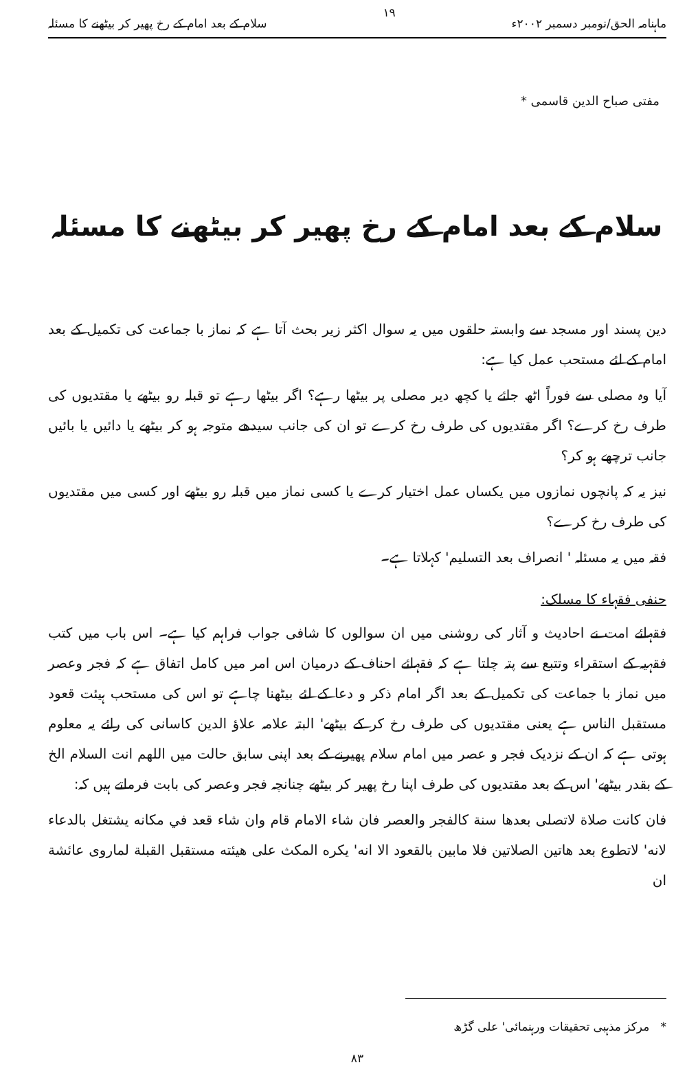ماہنامہ الحق/نومبر دسمبر ۲۰۰۲ء ۱۹ سلام کے بعد امام کے رخ پھیر کر بیٹھنے کا مسئلہ
مفتی صباح الدین قاسمی *
سلام کے بعد امام کے رخ پھیر کر بیٹھنے کا مسئلہ
دین پسند اور مسجد سے وابستہ حلقوں میں یہ سوال اکثر زیر بحث آتا ہے کہ نماز با جماعت کی تکمیل کے بعد امام کے لئے مستحب عمل کیا ہے:
آیا وہ مصلی سے فوراً اٹھ جائے یا کچھ دیر مصلی پر بیٹھا رہے؟ اگر بیٹھا رہے تو قبلہ رو بیٹھے یا مقتدیوں کی طرف رخ کرے؟ اگر مقتدیوں کی طرف رخ کرے تو ان کی جانب سیدھے متوجہ ہو کر بیٹھے یا دائیں یا بائیں جانب ترچھے ہو کر؟
نیز یہ کہ پانچوں نمازوں میں یکساں عمل اختیار کرے یا کسی نماز میں قبلہ رو بیٹھے اور کسی میں مقتدیوں کی طرف رخ کرے؟
فقہ میں یہ مسئلہ ' انصراف بعد التسلیم' کہلاتا ہے۔
حنفی فقہاء کا مسلک:
فقہائے امت نے احادیث و آثار کی روشنی میں ان سوالوں کا شافی جواب فراہم کیا ہے۔ اس باب میں کتب فقہیہ کے استقراء وتتبع سے پتہ چلتا ہے کہ فقہائے احناف کے درمیان اس امر میں کامل اتفاق ہے کہ فجر وعصر میں نماز با جماعت کی تکمیل کے بعد اگر امام ذکر و دعا کے لئے بیٹھنا چاہے تو اس کی مستحب ہیئت قعود مستقبل الناس ہے یعنی مقتدیوں کی طرف رخ کر کے بیٹھے' البتہ علامہ علاؤ الدین کاسانی کی رائے یہ معلوم ہوتی ہے کہ ان کے نزدیک فجر و عصر میں امام سلام پھیرنے کے بعد اپنی سابق حالت میں اللھم انت السلام الخ کے بقدر بیٹھے' اس کے بعد مقتدیوں کی طرف اپنا رخ پھیر کر بیٹھے چنانچہ فجر وعصر کی بابت فرماتے ہیں کہ:
فان كانت صلاة لاتصلى بعدها سنة كالفجر والعصر فان شاء الامام قام وان شاء قعد في مكانه يشتغل بالدعاء لانه' لاتطوع بعد هاتين الصلاتين فلا مابين بالقعود الا انه' يكره المكث على هيئته مستقبل القبلة لماروى عائشة ان
* مرکز مذہبی تحقیقات ورہنمائی' علی گڑھ
۸۳